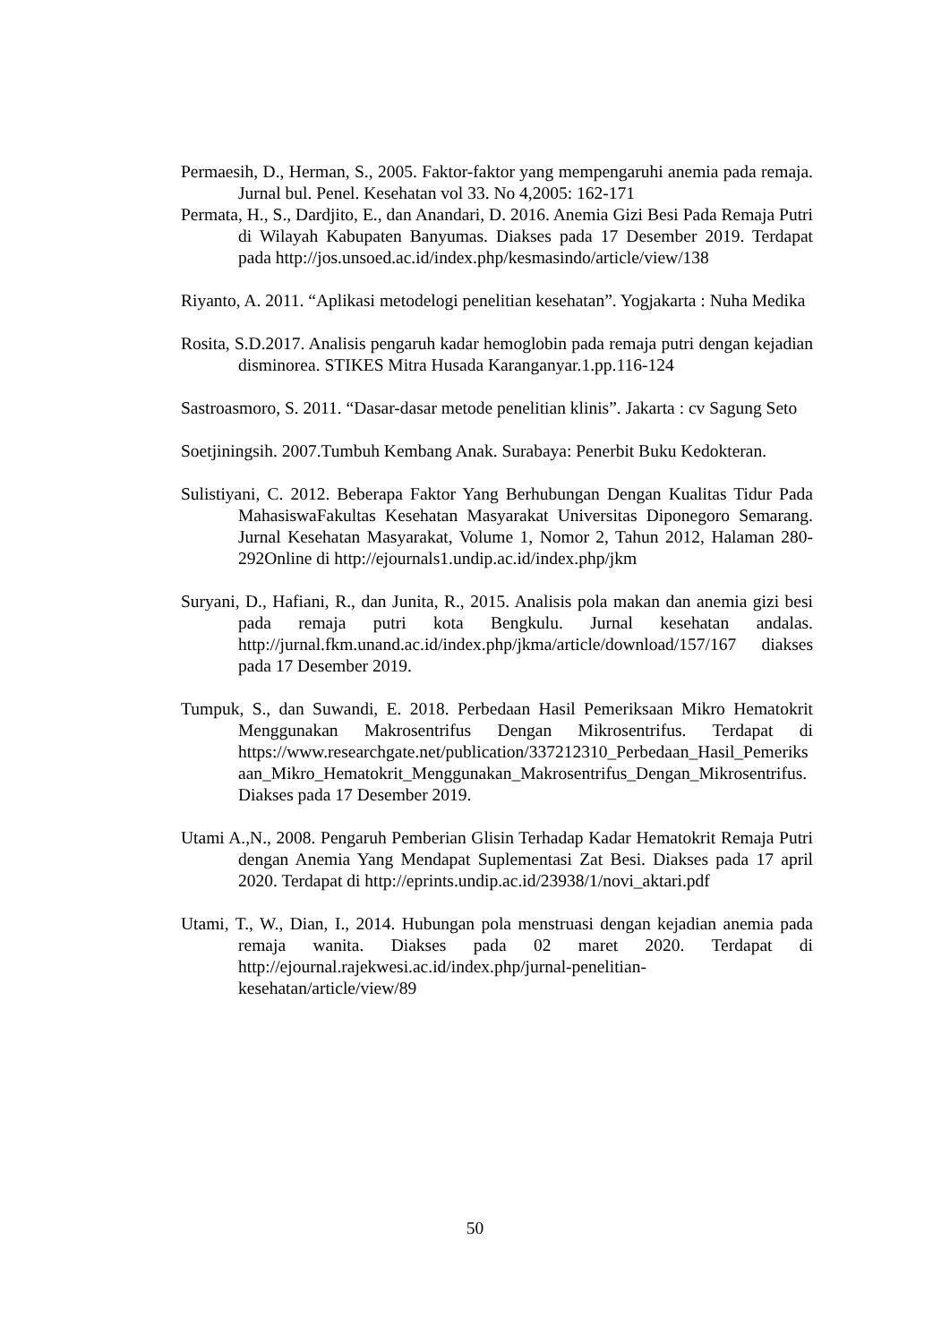Permaesih, D., Herman, S., 2005. Faktor-faktor yang mempengaruhi anemia pada remaja. Jurnal bul. Penel. Kesehatan vol 33. No 4,2005: 162-171
Permata, H., S., Dardjito, E., dan Anandari, D. 2016. Anemia Gizi Besi Pada Remaja Putri di Wilayah Kabupaten Banyumas. Diakses pada 17 Desember 2019. Terdapat pada http://jos.unsoed.ac.id/index.php/kesmasindo/article/view/138
Riyanto, A. 2011. “Aplikasi metodelogi penelitian kesehatan”. Yogjakarta : Nuha Medika
Rosita, S.D.2017. Analisis pengaruh kadar hemoglobin pada remaja putri dengan kejadian disminorea. STIKES Mitra Husada Karanganyar.1.pp.116-124
Sastroasmoro, S. 2011. “Dasar-dasar metode penelitian klinis”. Jakarta : cv Sagung Seto
Soetjiningsih. 2007.Tumbuh Kembang Anak. Surabaya: Penerbit Buku Kedokteran.
Sulistiyani, C. 2012. Beberapa Faktor Yang Berhubungan Dengan Kualitas Tidur Pada MahasiswaFakultas Kesehatan Masyarakat Universitas Diponegoro Semarang. Jurnal Kesehatan Masyarakat, Volume 1, Nomor 2, Tahun 2012, Halaman 280-292Online di http://ejournals1.undip.ac.id/index.php/jkm
Suryani, D., Hafiani, R., dan Junita, R., 2015. Analisis pola makan dan anemia gizi besi pada remaja putri kota Bengkulu. Jurnal kesehatan andalas. http://jurnal.fkm.unand.ac.id/index.php/jkma/article/download/157/167 diakses pada 17 Desember 2019.
Tumpuk, S., dan Suwandi, E. 2018. Perbedaan Hasil Pemeriksaan Mikro Hematokrit Menggunakan Makrosentrifus Dengan Mikrosentrifus. Terdapat di https://www.researchgate.net/publication/337212310_Perbedaan_Hasil_Pemeriksaan_Mikro_Hematokrit_Menggunakan_Makrosentrifus_Dengan_Mikrosentrifus. Diakses pada 17 Desember 2019.
Utami A.,N., 2008. Pengaruh Pemberian Glisin Terhadap Kadar Hematokrit Remaja Putri dengan Anemia Yang Mendapat Suplementasi Zat Besi. Diakses pada 17 april 2020. Terdapat di http://eprints.undip.ac.id/23938/1/novi_aktari.pdf
Utami, T., W., Dian, I., 2014. Hubungan pola menstruasi dengan kejadian anemia pada remaja wanita. Diakses pada 02 maret 2020. Terdapat di http://ejournal.rajekwesi.ac.id/index.php/jurnal-penelitian-kesehatan/article/view/89
50